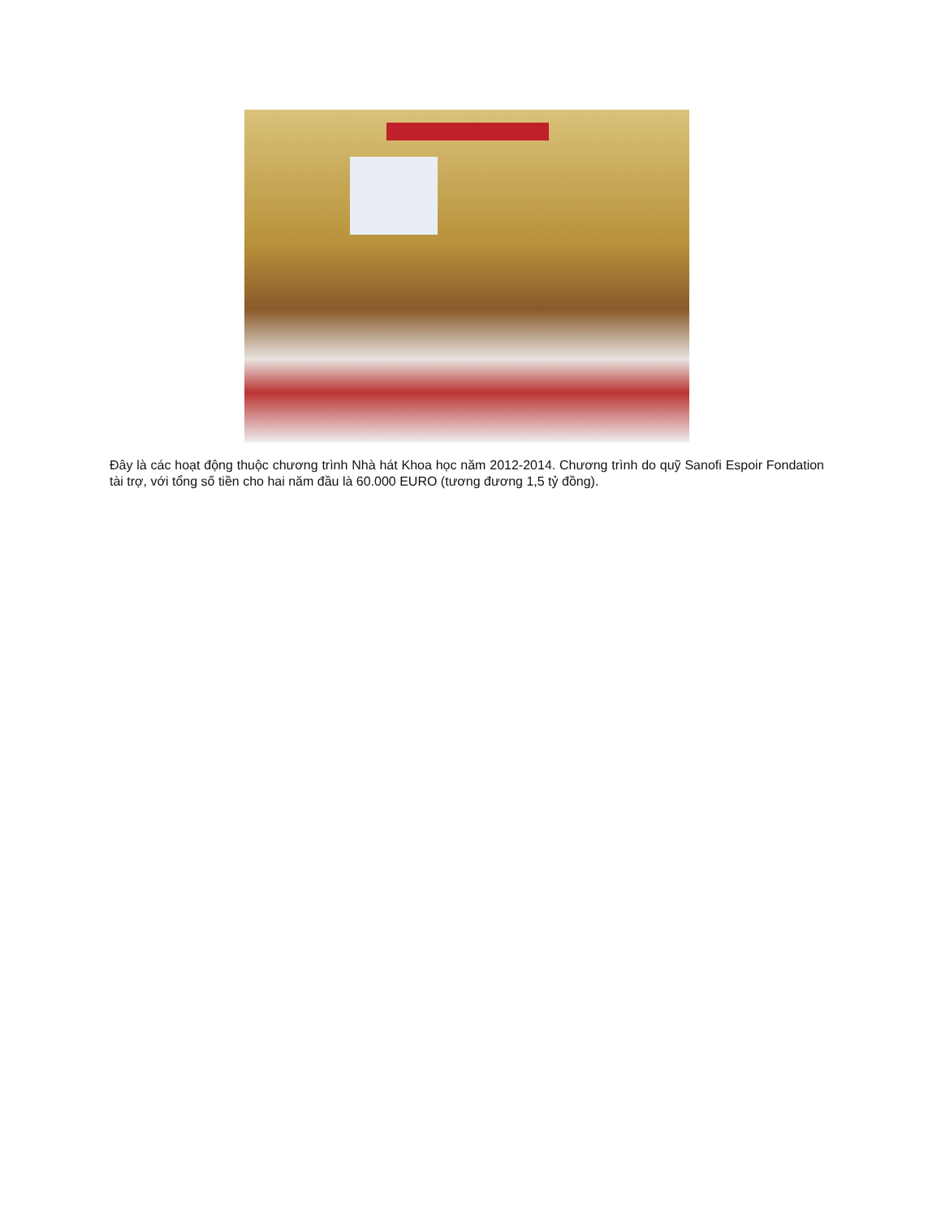Đây là các hoạt động thuộc chương trình Nhà hát Khoa học năm 2012-2014. Chương trình do quỹ Sanofi Espoir Fondation tài trợ, với tổng số tiền cho hai năm đầu là 60.000 EURO (tương đương 1,5 tỷ đồng).